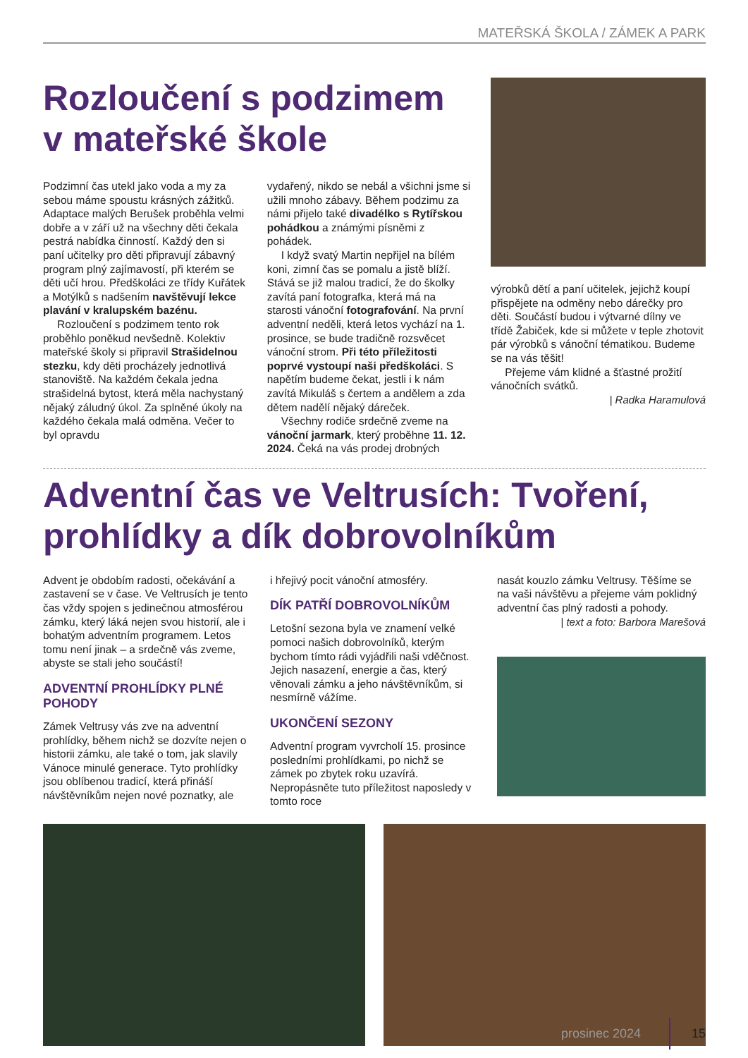MATEŘSKÁ ŠKOLA / ZÁMEK A PARK
Rozloučení s podzimem v mateřské škole
Podzimní čas utekl jako voda a my za sebou máme spoustu krásných zážitků. Adaptace malých Berušek proběhla velmi dobře a v září už na všechny děti čekala pestrá nabídka činností. Každý den si paní učitelky pro děti připravují zábavný program plný zajímavostí, při kterém se děti učí hrou. Předškoláci ze třídy Kuřátek a Motýlků s nadšením navštěvují lekce plavání v kralupském bazénu.
Rozloučení s podzimem tento rok proběhlo poněkud nevšedně. Kolektiv mateřské školy si připravil Strašidelnou stezku, kdy děti procházely jednotlivá stanoviště. Na každém čekala jedna strašidelná bytost, která měla nachystaný nějaký záludný úkol. Za splněné úkoly na každého čekala malá odměna. Večer to byl opravdu
vydařený, nikdo se nebál a všichni jsme si užili mnoho zábavy. Během podzimu za námi přijelo také divadélko s Rytířskou pohádkou a známými písněmi z pohádek.
I když svatý Martin nepřijel na bílém koni, zimní čas se pomalu a jistě blíží. Stává se již malou tradicí, že do školky zavítá paní fotografka, která má na starosti vánoční fotografování. Na první adventní neděli, která letos vychází na 1. prosince, se bude tradičně rozsvěcet vánoční strom. Při této příležitosti poprvé vystoupí naši předškoláci. S napětím budeme čekat, jestli i k nám zavítá Mikuláš s čertem a andělem a zda dětem nadělí nějaký dáreček.
Všechny rodiče srdečně zveme na vánoční jarmark, který proběhne 11. 12. 2024. Čeká na vás prodej drobných
výrobků dětí a paní učitelek, jejichž koupí přispějete na odměny nebo dárečky pro děti. Součástí budou i výtvarné dílny ve třídě Žabiček, kde si můžete v teple zhotovit pár výrobků s vánoční tématikou. Budeme se na vás těšit!
Přejeme vám klidné a šťastné prožití vánočních svátků.
| Radka Haramulová
Adventní čas ve Veltrusích: Tvoření, prohlídky a dík dobrovolníkům
Advent je obdobím radosti, očekávání a zastavení se v čase. Ve Veltrusích je tento čas vždy spojen s jedinečnou atmosférou zámku, který láká nejen svou historií, ale i bohatým adventním programem. Letos tomu není jinak – a srdečně vás zveme, abyste se stali jeho součástí!
ADVENTNÍ PROHLÍDKY PLNÉ POHODY
Zámek Veltrusy vás zve na adventní prohlídky, během nichž se dozvíte nejen o historii zámku, ale také o tom, jak slavily Vánoce minulé generace. Tyto prohlídky jsou oblíbenou tradicí, která přináší návštěvníkům nejen nové poznatky, ale
i hřejivý pocit vánoční atmosféry.
DÍK PATŘÍ DOBROVOLNÍKŮM
Letošní sezona byla ve znamení velké pomoci našich dobrovolníků, kterým bychom tímto rádi vyjádřili naši vděčnost. Jejich nasazení, energie a čas, který věnovali zámku a jeho návštěvníkům, si nesmírně vážíme.
UKONČENÍ SEZONY
Adventní program vyvrcholí 15. prosince posledními prohlídkami, po nichž se zámek po zbytek roku uzavírá. Nepropásněte tuto příležitost naposledy v tomto roce
nasát kouzlo zámku Veltrusy. Těšíme se na vaši návštěvu a přejeme vám poklidný adventní čas plný radosti a pohody.
| text a foto: Barbora Marešová
prosinec 2024 15